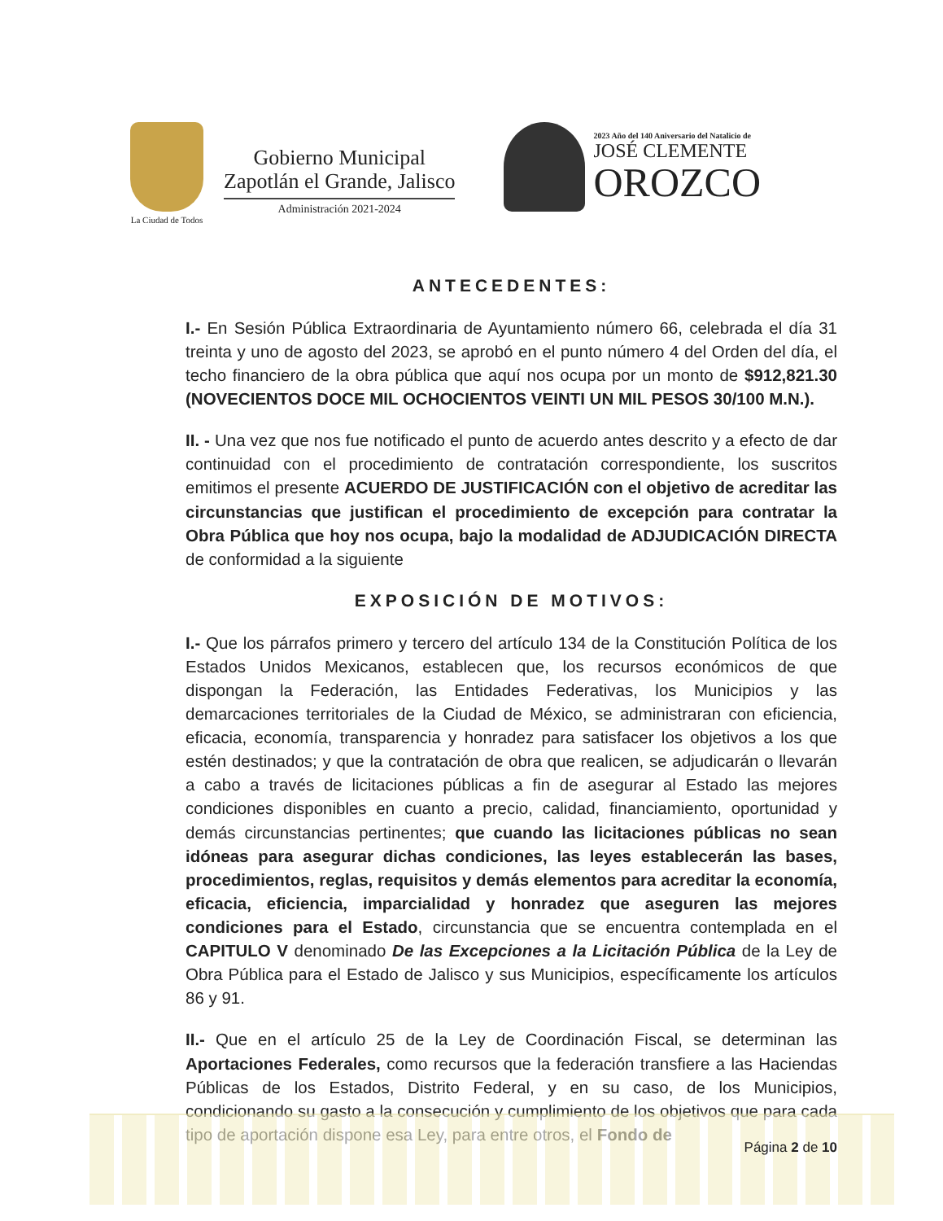La Ciudad de Todos
Gobierno Municipal
Zapotlán el Grande, Jalisco
Administración 2021-2024
2023 Año del 140 Aniversario del Natalicio de
JOSÉ CLEMENTE
OROZCO
ANTECEDENTES:
I.- En Sesión Pública Extraordinaria de Ayuntamiento número 66, celebrada el día 31 treinta y uno de agosto del 2023, se aprobó en el punto número 4 del Orden del día, el techo financiero de la obra pública que aquí nos ocupa por un monto de $912,821.30 (NOVECIENTOS DOCE MIL OCHOCIENTOS VEINTI UN MIL PESOS 30/100 M.N.).
II. - Una vez que nos fue notificado el punto de acuerdo antes descrito y a efecto de dar continuidad con el procedimiento de contratación correspondiente, los suscritos emitimos el presente ACUERDO DE JUSTIFICACIÓN con el objetivo de acreditar las circunstancias que justifican el procedimiento de excepción para contratar la Obra Pública que hoy nos ocupa, bajo la modalidad de ADJUDICACIÓN DIRECTA de conformidad a la siguiente
EXPOSICIÓN DE MOTIVOS:
I.- Que los párrafos primero y tercero del artículo 134 de la Constitución Política de los Estados Unidos Mexicanos, establecen que, los recursos económicos de que dispongan la Federación, las Entidades Federativas, los Municipios y las demarcaciones territoriales de la Ciudad de México, se administraran con eficiencia, eficacia, economía, transparencia y honradez para satisfacer los objetivos a los que estén destinados; y que la contratación de obra que realicen, se adjudicarán o llevarán a cabo a través de licitaciones públicas a fin de asegurar al Estado las mejores condiciones disponibles en cuanto a precio, calidad, financiamiento, oportunidad y demás circunstancias pertinentes; que cuando las licitaciones públicas no sean idóneas para asegurar dichas condiciones, las leyes establecerán las bases, procedimientos, reglas, requisitos y demás elementos para acreditar la economía, eficacia, eficiencia, imparcialidad y honradez que aseguren las mejores condiciones para el Estado, circunstancia que se encuentra contemplada en el CAPITULO V denominado De las Excepciones a la Licitación Pública de la Ley de Obra Pública para el Estado de Jalisco y sus Municipios, específicamente los artículos 86 y 91.
II.- Que en el artículo 25 de la Ley de Coordinación Fiscal, se determinan las Aportaciones Federales, como recursos que la federación transfiere a las Haciendas Públicas de los Estados, Distrito Federal, y en su caso, de los Municipios, condicionando su gasto a la consecución y cumplimiento de los objetivos que para cada tipo de aportación dispone esa Ley, para entre otros, el Fondo de
Página 2 de 10